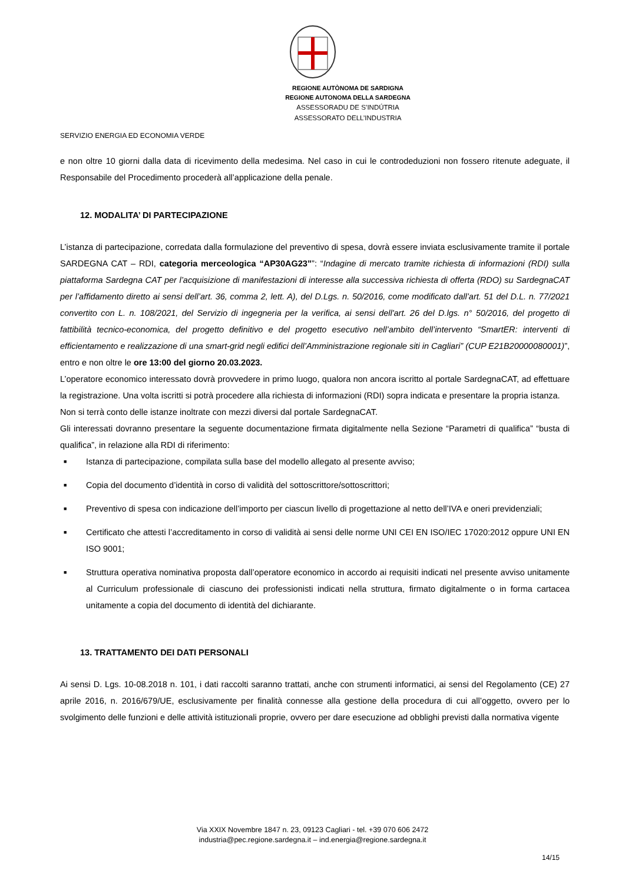REGIONE AUTÒNOMA DE SARDIGNA
REGIONE AUTONOMA DELLA SARDEGNA
ASSESSORADU DE S’INDÚTRIA
ASSESSORATO DELL’INDUSTRIA
SERVIZIO ENERGIA ED ECONOMIA VERDE
e non oltre 10 giorni dalla data di ricevimento della medesima. Nel caso in cui le controdeduzioni non fossero ritenute adeguate, il Responsabile del Procedimento procederà all’applicazione della penale.
12. MODALITA’ DI PARTECIPAZIONE
L’istanza di partecipazione, corredata dalla formulazione del preventivo di spesa, dovrà essere inviata esclusivamente tramite il portale SARDEGNA CAT – RDI, categoria merceologica “AP30AG23””: “Indagine di mercato tramite richiesta di informazioni (RDI) sulla piattaforma Sardegna CAT per l’acquisizione di manifestazioni di interesse alla successiva richiesta di offerta (RDO) su SardegnaCAT per l’affidamento diretto ai sensi dell’art. 36, comma 2, lett. A), del D.Lgs. n. 50/2016, come modificato dall’art. 51 del D.L. n. 77/2021 convertito con L. n. 108/2021, del Servizio di ingegneria per la verifica, ai sensi dell'art. 26 del D.lgs. n° 50/2016, del progetto di fattibilità tecnico-economica, del progetto definitivo e del progetto esecutivo nell’ambito dell’intervento “SmartER: interventi di efficientamento e realizzazione di una smart-grid negli edifici dell’Amministrazione regionale siti in Cagliari” (CUP E21B20000080001)”, entro e non oltre le ore 13:00 del giorno 20.03.2023.
L’operatore economico interessato dovrà provvedere in primo luogo, qualora non ancora iscritto al portale SardegnaCAT, ad effettuare la registrazione. Una volta iscritti si potrà procedere alla richiesta di informazioni (RDI) sopra indicata e presentare la propria istanza.
Non si terrà conto delle istanze inoltrate con mezzi diversi dal portale SardegnaCAT.
Gli interessati dovranno presentare la seguente documentazione firmata digitalmente nella Sezione “Parametri di qualifica” “busta di qualifica”, in relazione alla RDI di riferimento:
■ Istanza di partecipazione, compilata sulla base del modello allegato al presente avviso;
■ Copia del documento d’identità in corso di validità del sottoscrittore/sottoscrittori;
■ Preventivo di spesa con indicazione dell’importo per ciascun livello di progettazione al netto dell’IVA e oneri previdenziali;
■ Certificato che attesti l’accreditamento in corso di validità ai sensi delle norme UNI CEI EN ISO/IEC 17020:2012 oppure UNI EN ISO 9001;
■ Struttura operativa nominativa proposta dall’operatore economico in accordo ai requisiti indicati nel presente avviso unitamente al Curriculum professionale di ciascuno dei professionisti indicati nella struttura, firmato digitalmente o in forma cartacea unitamente a copia del documento di identità del dichiarante.
13. TRATTAMENTO DEI DATI PERSONALI
Ai sensi D. Lgs. 10-08.2018 n. 101, i dati raccolti saranno trattati, anche con strumenti informatici, ai sensi del Regolamento (CE) 27 aprile 2016, n. 2016/679/UE, esclusivamente per finalità connesse alla gestione della procedura di cui all’oggetto, ovvero per lo svolgimento delle funzioni e delle attività istituzionali proprie, ovvero per dare esecuzione ad obblighi previsti dalla normativa vigente
Via XXIX Novembre 1847 n. 23, 09123 Cagliari - tel. +39 070 606 2472
industria@pec.regione.sardegna.it – ind.energia@regione.sardegna.it
14/15